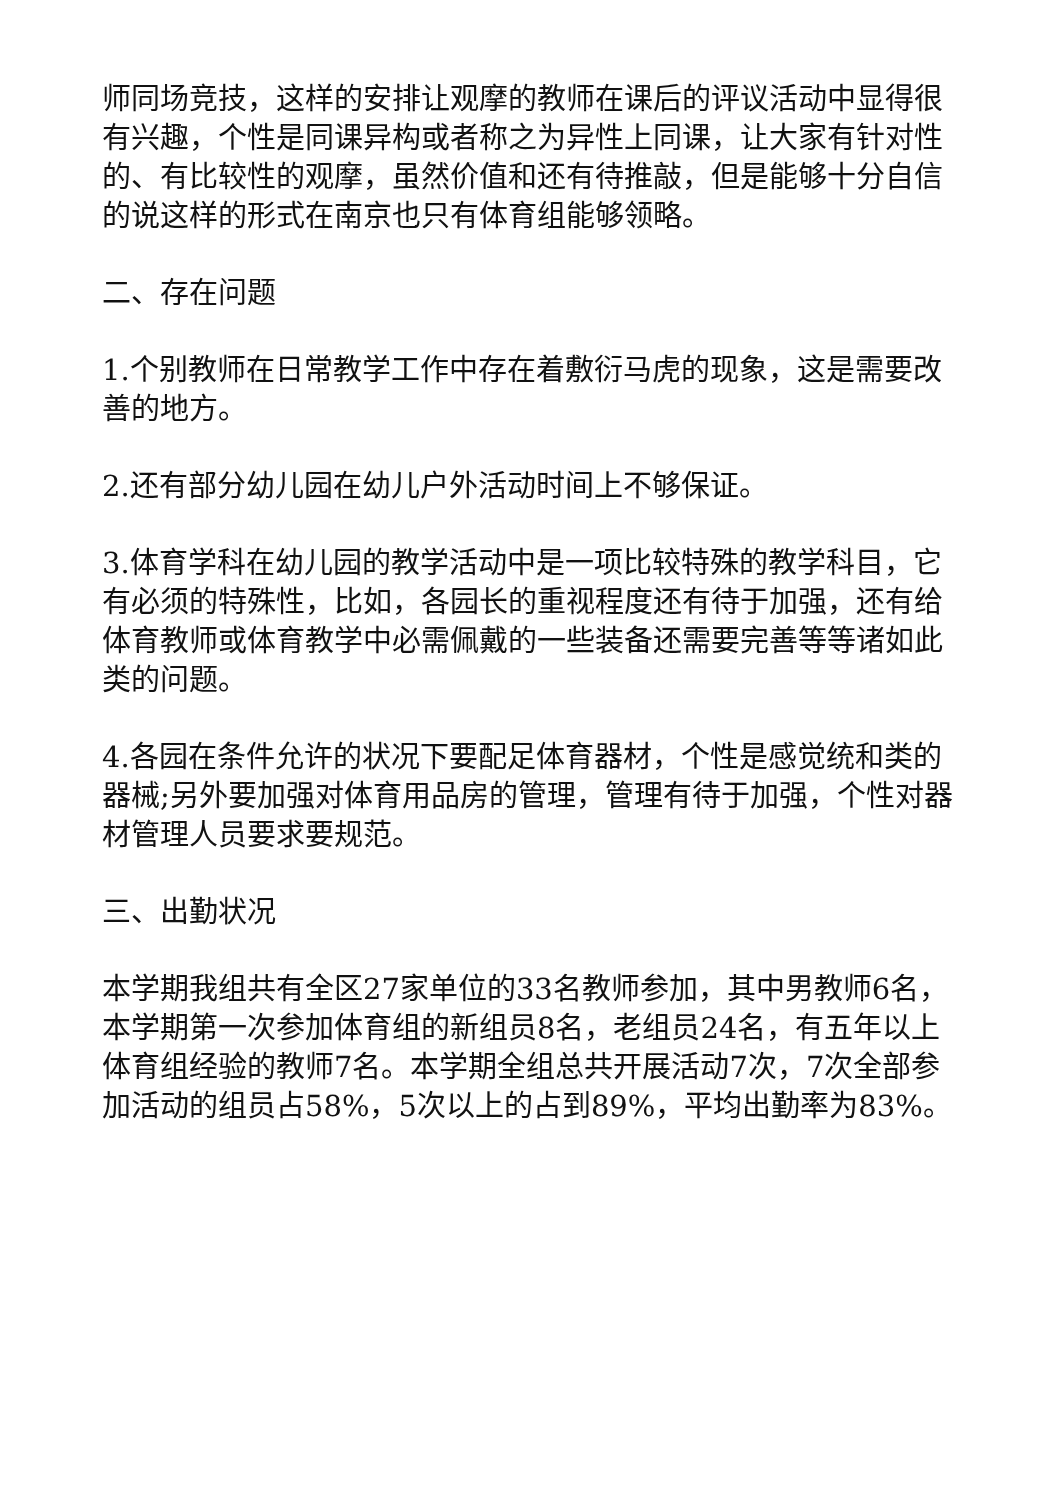师同场竞技，这样的安排让观摩的教师在课后的评议活动中显得很有兴趣，个性是同课异构或者称之为异性上同课，让大家有针对性的、有比较性的观摩，虽然价值和还有待推敲，但是能够十分自信的说这样的形式在南京也只有体育组能够领略。
二、存在问题
1.个别教师在日常教学工作中存在着敷衍马虎的现象，这是需要改善的地方。
2.还有部分幼儿园在幼儿户外活动时间上不够保证。
3.体育学科在幼儿园的教学活动中是一项比较特殊的教学科目，它有必须的特殊性，比如，各园长的重视程度还有待于加强，还有给体育教师或体育教学中必需佩戴的一些装备还需要完善等等诸如此类的问题。
4.各园在条件允许的状况下要配足体育器材，个性是感觉统和类的器械;另外要加强对体育用品房的管理，管理有待于加强，个性对器材管理人员要求要规范。
三、出勤状况
本学期我组共有全区27家单位的33名教师参加，其中男教师6名，本学期第一次参加体育组的新组员8名，老组员24名，有五年以上体育组经验的教师7名。本学期全组总共开展活动7次，7次全部参加活动的组员占58%，5次以上的占到89%，平均出勤率为83%。